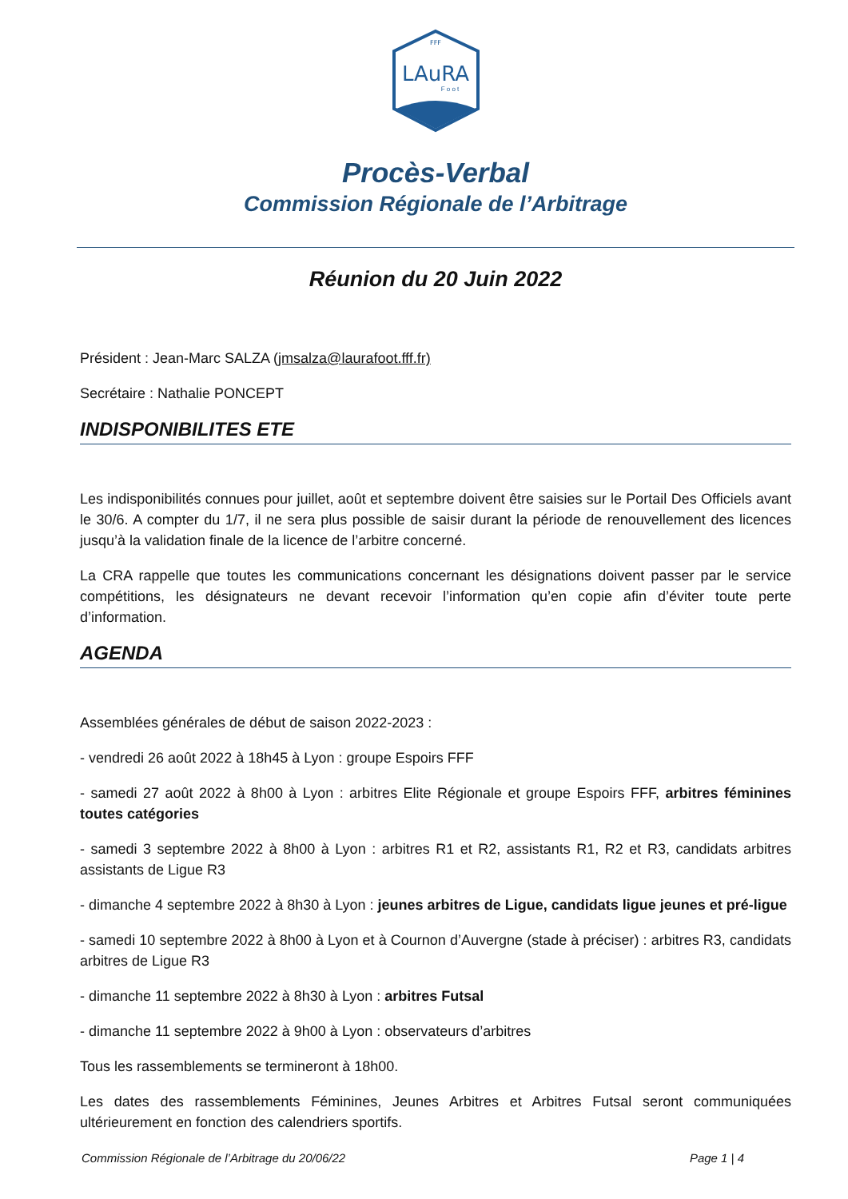FFF
LAuRA
F o o t
Procès-Verbal
Commission Régionale de l’Arbitrage
Réunion du 20 Juin 2022
Président : Jean-Marc SALZA (jmsalza@laurafoot.fff.fr)
Secrétaire : Nathalie PONCEPT
INDISPONIBILITES ETE
Les indisponibilités connues pour juillet, août et septembre doivent être saisies sur le Portail Des Officiels avant le 30/6. A compter du 1/7, il ne sera plus possible de saisir durant la période de renouvellement des licences jusqu’à la validation finale de la licence de l’arbitre concerné.
La CRA rappelle que toutes les communications concernant les désignations doivent passer par le service compétitions, les désignateurs ne devant recevoir l’information qu’en copie afin d’éviter toute perte d’information.
AGENDA
Assemblées générales de début de saison 2022-2023 :
- vendredi 26 août 2022 à 18h45 à Lyon : groupe Espoirs FFF
- samedi 27 août 2022 à 8h00 à Lyon : arbitres Elite Régionale et groupe Espoirs FFF, arbitres féminines toutes catégories
- samedi 3 septembre 2022 à 8h00 à Lyon : arbitres R1 et R2, assistants R1, R2 et R3, candidats arbitres assistants de Ligue R3
- dimanche 4 septembre 2022 à 8h30 à Lyon : jeunes arbitres de Ligue, candidats ligue jeunes et pré-ligue
- samedi 10 septembre 2022 à 8h00 à Lyon et à Cournon d’Auvergne (stade à préciser) : arbitres R3, candidats arbitres de Ligue R3
- dimanche 11 septembre 2022 à 8h30 à Lyon : arbitres Futsal
- dimanche 11 septembre 2022 à 9h00 à Lyon : observateurs d’arbitres
Tous les rassemblements se termineront à 18h00.
Les dates des rassemblements Féminines, Jeunes Arbitres et Arbitres Futsal seront communiquées ultérieurement en fonction des calendriers sportifs.
Commission Régionale de l’Arbitrage du 20/06/22 Page 1 | 4